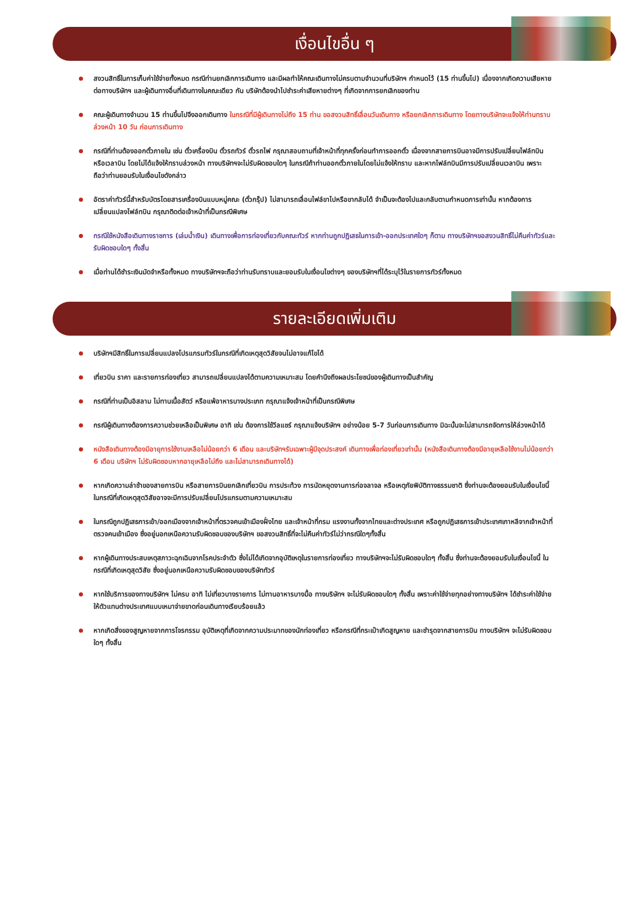เงื่อนไขอื่น ๆ
สงวนสิทธิ์ในการเก็บค่าใช้จ่ายทั้งหมด กรณีท่านยกเลิกการเดินทาง และมีผลทำให้คณะเดินทางไม่ครบตามจำนวนที่บริษัทฯ กำหนดไว้ (15 ท่านขึ้นไป) เนื่องจากเกิดความเสียหายต่อทางบริษัทฯ และผู้เดินทางอื่นที่เดินทางในคณะเดียว กัน บริษัทต้องนำไปชำระค่าเสียหายต่างๆ ที่เกิดจากการยกเลิกของท่าน
คณะผู้เดินทางจำนวน 15 ท่านขึ้นไปจึงออกเดินทาง ในกรณีที่มีผู้เดินทางไม่ถึง 15 ท่าน ขอสงวนสิทธิ์เลื่อนวันเดินทาง หรือยกเลิกการเดินทาง โดยทางบริษัทจะแจ้งให้ท่านทราบล่วงหน้า 10 วัน ก่อนการเดินทาง
กรณีที่ท่านต้องออกตั๋วภายใน เช่น ตั๋วเครื่องบิน ตั๋วรถทัวร์ ตั๋วรถไฟ กรุณาสอบถามที่เจ้าหน้าที่ทุกครั้งก่อนทำการออกตั๋ว เนื่องจากสายการบินอาจมีการปรับเปลี่ยนไฟล์ทบิน หรือเวลาบิน โดยไม่ได้แจ้งให้ทราบล่วงหน้า ทางบริษัทฯจะไม่รับผิดชอบใดๆ ในกรณีถ้าท่านออกตั๋วภายในโดยไม่แจ้งให้ทราบ และหากไฟล์ทบินมีการปรับเปลี่ยนเวลาบิน เพราะถือว่าท่านยอมรับในเงื่อนไขดังกล่าว
อัตราค่าทัวร์นี้สำหรับบัตรโดยสารเครื่องบินแบบหมู่คณะ (ตั๋วกรุ๊ป) ไม่สามารถเลื่อนไฟล์ขาไปหรือขากลับได้ จำเป็นจะต้องไปและกลับตามกำหนดการเท่านั้น หากต้องการเปลี่ยนแปลงไฟล์ทบิน กรุณาติดต่อเจ้าหน้าที่เป็นกรณีพิเศษ
กรณีใช้หนังสือเดินทางราชการ (เล่มน้ำเงิน) เดินทางเพื่อการท่องเที่ยวกับคณะทัวร์ หากท่านถูกปฏิเสธในการเข้า-ออกประเทศใดๆ ก็ตาม ทางบริษัทฯขอสงวนสิทธิ์ไม่คืนค่าทัวร์และรับผิดชอบใดๆ ทั้งสิ้น
เมื่อท่านได้ชำระเงินมัดจำหรือทั้งหมด ทางบริษัทฯจะถือว่าท่านรับทราบและยอมรับในเงื่อนไขต่างๆ ของบริษัทฯที่ได้ระบุไว้ในรายการทัวร์ทั้งหมด
รายละเอียดเพิ่มเติม
บริษัทฯมีสิทธิ์ในการเปลี่ยนแปลงโปรแกรมทัวร์ในกรณีที่เกิดเหตุสุดวิสัยจนไม่อาจแก้ไขได้
เที่ยวบิน ราคา และรายการท่องเที่ยว สามารถเปลี่ยนแปลงได้ตามความเหมาะสม โดยคำนึงถึงผลประโยชน์ของผู้เดินทางเป็นสำคัญ
กรณีที่ท่านเป็นอิสลาม ไม่ทานเนื้อสัตว์ หรือแพ้อาหารบางประเภท กรุณาแจ้งเจ้าหน้าที่เป็นกรณีพิเศษ
กรณีผู้เดินทางต้องการความช่วยเหลือเป็นพิเศษ อาทิ เช่น ต้องการใช้วีลแชร์ กรุณาแจ้งบริษัทฯ อย่างน้อย 5-7 วันก่อนการเดินทาง มิฉะนั้นจะไม่สามารถจัดการให้ล่วงหน้าได้
หนังสือเดินทางต้องมีอายุการใช้งานเหลือไม่น้อยกว่า 6 เดือน และบริษัทฯรับเฉพาะผู้มีจุดประสงค์ เดินทางเพื่อท่องเที่ยวเท่านั้น (หนังสือเดินทางต้องมีอายุเหลือใช้งานไม่น้อยกว่า 6 เดือน บริษัทฯ ไม่รับผิดชอบหากอายุเหลือไม่ถึง และไม่สามารถเดินทางได้)
หากเกิดความล่าช้าของสายการบิน หรือสายการบินยกเลิกเที่ยวบิน การประท้วง การนัดหยุดงานการก่อจลาจล หรือเหตุภัยพิบัติทางธรรมชาติ ซึ่งท่านจะต้องยอมรับในเงื่อนไขนี้ ในกรณีที่เกิดเหตุสุดวิสัยอาจจะมีการปรับเปลี่ยนโปรแกรมตามความเหมาะสม
ในกรณีถูกปฏิเสธการเข้า/ออกเมืองจากเจ้าหน้าที่ตรวจคนเข้าเมืองฝั่งไทย และเจ้าหน้าที่กรม แรงงานทั้งจากไทยและต่างประเทศ หรือถูกปฏิเสธการเข้าประเทศเกาหลีจากเจ้าหน้าที่ตรวจคนเข้าเมือง ซึ่งอยู่นอกเหนือความรับผิดชอบของบริษัทฯ ขอสงวนสิทธิ์ที่จะไม่คืนค่าทัวร์ไม่ว่ากรณีใดๆทั้งสิ้น
หากผู้เดินทางประสบเหตุสภาวะฉุกเฉินจากโรคประจำตัว ซึ่งไม่ได้เกิดจากอุบัติเหตุในรายการท่องเที่ยว ทางบริษัทฯจะไม่รับผิดชอบใดๆ ทั้งสิ้น ซึ่งท่านจะต้องยอมรับในเงื่อนไขนี้ ในกรณีที่เกิดเหตุสุดวิสัย ซึ่งอยู่นอกเหนือความรับผิดชอบของบริษัททัวร์
หากใช้บริการของทางบริษัทฯ ไม่ครบ อาทิ ไม่เที่ยวบางรายการ ไม่ทานอาหารบางมื้อ ทางบริษัทฯ จะไม่รับผิดชอบใดๆ ทั้งสิ้น เพราะค่าใช้จ่ายทุกอย่างทางบริษัทฯ ได้ชำระค่าใช้จ่ายให้ตัวแทนต่างประเทศแบบเหมาจ่ายขาดก่อนเดินทางเรียบร้อยแล้ว
หากเกิดสิ่งของสูญหายจากการโจรกรรม อุบัติเหตุที่เกิดจากความประมาทของนักท่องเที่ยว หรือกรณีที่กระเป๋าเกิดสูญหาย และชำรุดจากสายการบิน ทางบริษัทฯ จะไม่รับผิดชอบใดๆ ทั้งสิ้น